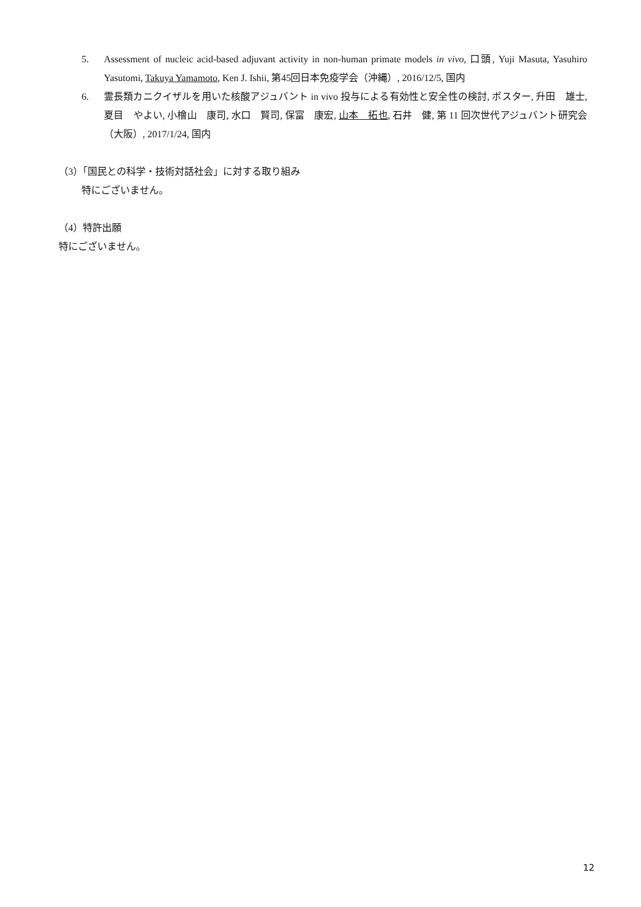5. Assessment of nucleic acid-based adjuvant activity in non-human primate models in vivo, 口頭, Yuji Masuta, Yasuhiro Yasutomi, Takuya Yamamoto, Ken J. Ishii, 第45回日本免疫学会（沖縄）, 2016/12/5, 国内
6. 霊長類カニクイザルを用いた核酸アジュバント in vivo 投与による有効性と安全性の検討, ポスター, 升田　雄士, 夏目　やよい, 小檜山　康司, 水口　賢司, 保富　康宏, 山本　拓也, 石井　健, 第 11 回次世代アジュバント研究会（大阪）, 2017/1/24, 国内
（3）「国民との科学・技術対話社会」に対する取り組み
特にございません。
（4）特許出願
特にございません。
12